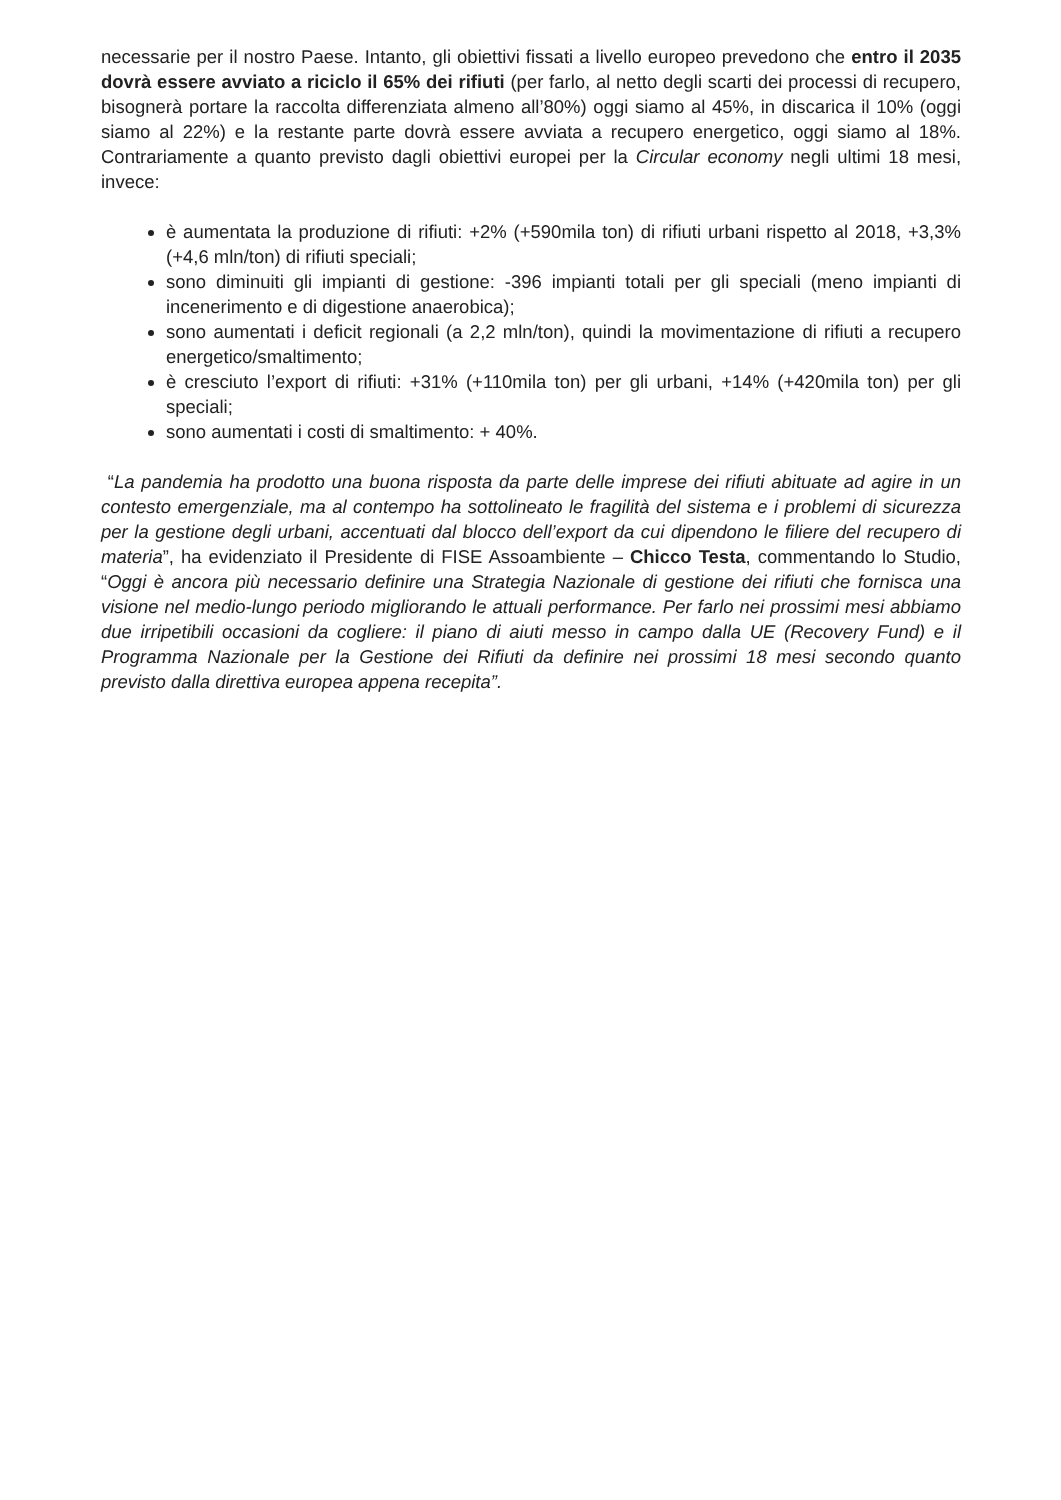necessarie per il nostro Paese. Intanto, gli obiettivi fissati a livello europeo prevedono che entro il 2035 dovrà essere avviato a riciclo il 65% dei rifiuti (per farlo, al netto degli scarti dei processi di recupero, bisognerà portare la raccolta differenziata almeno all’80%) oggi siamo al 45%, in discarica il 10% (oggi siamo al 22%) e la restante parte dovrà essere avviata a recupero energetico, oggi siamo al 18%. Contrariamente a quanto previsto dagli obiettivi europei per la Circular economy negli ultimi 18 mesi, invece:
è aumentata la produzione di rifiuti: +2% (+590mila ton) di rifiuti urbani rispetto al 2018, +3,3% (+4,6 mln/ton) di rifiuti speciali;
sono diminuiti gli impianti di gestione: -396 impianti totali per gli speciali (meno impianti di incenerimento e di digestione anaerobica);
sono aumentati i deficit regionali (a 2,2 mln/ton), quindi la movimentazione di rifiuti a recupero energetico/smaltimento;
è cresciuto l’export di rifiuti: +31% (+110mila ton) per gli urbani, +14% (+420mila ton) per gli speciali;
sono aumentati i costi di smaltimento: + 40%.
“La pandemia ha prodotto una buona risposta da parte delle imprese dei rifiuti abituate ad agire in un contesto emergenziale, ma al contempo ha sottolineato le fragilità del sistema e i problemi di sicurezza per la gestione degli urbani, accentuati dal blocco dell’export da cui dipendono le filiere del recupero di materia”, ha evidenziato il Presidente di FISE Assoambiente – Chicco Testa, commentando lo Studio, “Oggi è ancora più necessario definire una Strategia Nazionale di gestione dei rifiuti che fornisca una visione nel medio-lungo periodo migliorando le attuali performance. Per farlo nei prossimi mesi abbiamo due irripetibili occasioni da cogliere: il piano di aiuti messo in campo dalla UE (Recovery Fund) e il Programma Nazionale per la Gestione dei Rifiuti da definire nei prossimi 18 mesi secondo quanto previsto dalla direttiva europea appena recepita”.